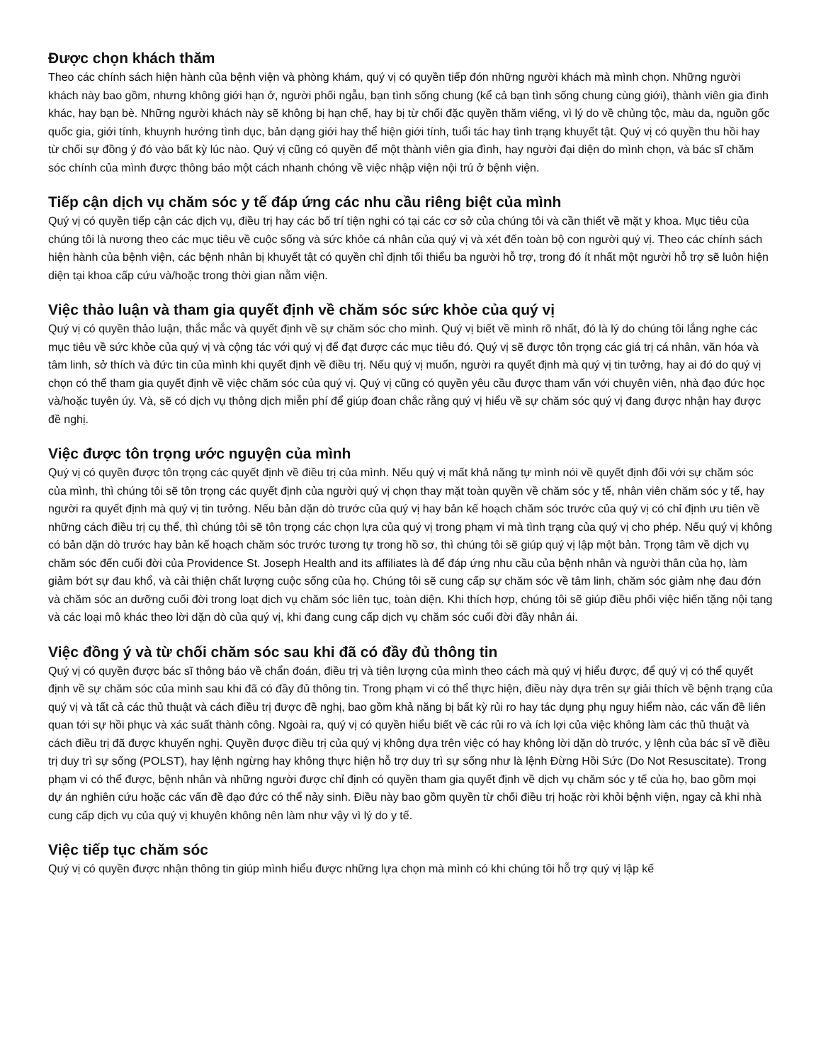Được chọn khách thăm
Theo các chính sách hiện hành của bệnh viện và phòng khám, quý vị có quyền tiếp đón những người khách mà mình chọn. Những người khách này bao gồm, nhưng không giới hạn ở, người phối ngẫu, bạn tình sống chung (kể cả bạn tình sống chung cùng giới), thành viên gia đình khác, hay bạn bè. Những người khách này sẽ không bị hạn chế, hay bị từ chối đặc quyền thăm viếng, vì lý do về chủng tộc, màu da, nguồn gốc quốc gia, giới tính, khuynh hướng tình dục, bản dạng giới hay thể hiện giới tính, tuổi tác hay tình trạng khuyết tật. Quý vị có quyền thu hồi hay từ chối sự đồng ý đó vào bất kỳ lúc nào. Quý vị cũng có quyền để một thành viên gia đình, hay người đại diện do mình chọn, và bác sĩ chăm sóc chính của mình được thông báo một cách nhanh chóng về việc nhập viện nội trú ở bệnh viện.
Tiếp cận dịch vụ chăm sóc y tế đáp ứng các nhu cầu riêng biệt của mình
Quý vị có quyền tiếp cận các dịch vụ, điều trị hay các bố trí tiện nghi có tại các cơ sở của chúng tôi và cần thiết về mặt y khoa. Mục tiêu của chúng tôi là nương theo các mục tiêu về cuộc sống và sức khỏe cá nhân của quý vị và xét đến toàn bộ con người quý vị. Theo các chính sách hiện hành của bệnh viện, các bệnh nhân bị khuyết tật có quyền chỉ định tối thiểu ba người hỗ trợ, trong đó ít nhất một người hỗ trợ sẽ luôn hiện diện tại khoa cấp cứu và/hoặc trong thời gian nằm viện.
Việc thảo luận và tham gia quyết định về chăm sóc sức khỏe của quý vị
Quý vị có quyền thảo luận, thắc mắc và quyết định về sự chăm sóc cho mình. Quý vị biết về mình rõ nhất, đó là lý do chúng tôi lắng nghe các mục tiêu về sức khỏe của quý vị và cộng tác với quý vị để đạt được các mục tiêu đó. Quý vị sẽ được tôn trọng các giá trị cá nhân, văn hóa và tâm linh, sở thích và đức tin của mình khi quyết định về điều trị. Nếu quý vị muốn, người ra quyết định mà quý vị tin tưởng, hay ai đó do quý vị chọn có thể tham gia quyết định về việc chăm sóc của quý vị. Quý vị cũng có quyền yêu cầu được tham vấn với chuyên viên, nhà đạo đức học và/hoặc tuyên úy. Và, sẽ có dịch vụ thông dịch miễn phí để giúp đoan chắc rằng quý vị hiểu về sự chăm sóc quý vị đang được nhận hay được đề nghị.
Việc được tôn trọng ước nguyện của mình
Quý vị có quyền được tôn trọng các quyết định về điều trị của mình. Nếu quý vị mất khả năng tự mình nói về quyết định đối với sự chăm sóc của mình, thì chúng tôi sẽ tôn trọng các quyết định của người quý vị chọn thay mặt toàn quyền về chăm sóc y tế, nhân viên chăm sóc y tế, hay người ra quyết định mà quý vị tin tưởng. Nếu bản dặn dò trước của quý vị hay bản kế hoạch chăm sóc trước của quý vị có chỉ định ưu tiên về những cách điều trị cụ thể, thì chúng tôi sẽ tôn trọng các chọn lựa của quý vị trong phạm vi mà tình trạng của quý vị cho phép. Nếu quý vị không có bản dặn dò trước hay bản kế hoạch chăm sóc trước tương tự trong hồ sơ, thì chúng tôi sẽ giúp quý vị lập một bản. Trọng tâm về dịch vụ chăm sóc đến cuối đời của Providence St. Joseph Health and its affiliates là để đáp ứng nhu cầu của bệnh nhân và người thân của họ, làm giảm bớt sự đau khổ, và cải thiện chất lượng cuộc sống của họ. Chúng tôi sẽ cung cấp sự chăm sóc về tâm linh, chăm sóc giảm nhẹ đau đớn và chăm sóc an dưỡng cuối đời trong loạt dịch vụ chăm sóc liên tục, toàn diện. Khi thích hợp, chúng tôi sẽ giúp điều phối việc hiến tặng nội tạng và các loại mô khác theo lời dặn dò của quý vị, khi đang cung cấp dịch vụ chăm sóc cuối đời đầy nhân ái.
Việc đồng ý và từ chối chăm sóc sau khi đã có đầy đủ thông tin
Quý vị có quyền được bác sĩ thông báo về chẩn đoán, điều trị và tiên lượng của mình theo cách mà quý vị hiểu được, để quý vị có thể quyết định về sự chăm sóc của mình sau khi đã có đầy đủ thông tin. Trong phạm vi có thể thực hiện, điều này dựa trên sự giải thích về bệnh trạng của quý vị và tất cả các thủ thuật và cách điều trị được đề nghị, bao gồm khả năng bị bất kỳ rủi ro hay tác dụng phụ nguy hiểm nào, các vấn đề liên quan tới sự hồi phục và xác suất thành công. Ngoài ra, quý vị có quyền hiểu biết về các rủi ro và ích lợi của việc không làm các thủ thuật và cách điều trị đã được khuyến nghị. Quyền được điều trị của quý vị không dựa trên việc có hay không lời dặn dò trước, y lệnh của bác sĩ về điều trị duy trì sự sống (POLST), hay lệnh ngừng hay không thực hiện hỗ trợ duy trì sự sống như là lệnh Đừng Hồi Sức (Do Not Resuscitate). Trong phạm vi có thể được, bệnh nhân và những người được chỉ định có quyền tham gia quyết định về dịch vụ chăm sóc y tế của họ, bao gồm mọi dự án nghiên cứu hoặc các vấn đề đạo đức có thể nảy sinh. Điều này bao gồm quyền từ chối điều trị hoặc rời khỏi bệnh viện, ngay cả khi nhà cung cấp dịch vụ của quý vị khuyên không nên làm như vậy vì lý do y tế.
Việc tiếp tục chăm sóc
Quý vị có quyền được nhận thông tin giúp mình hiểu được những lựa chọn mà mình có khi chúng tôi hỗ trợ quý vị lập kế